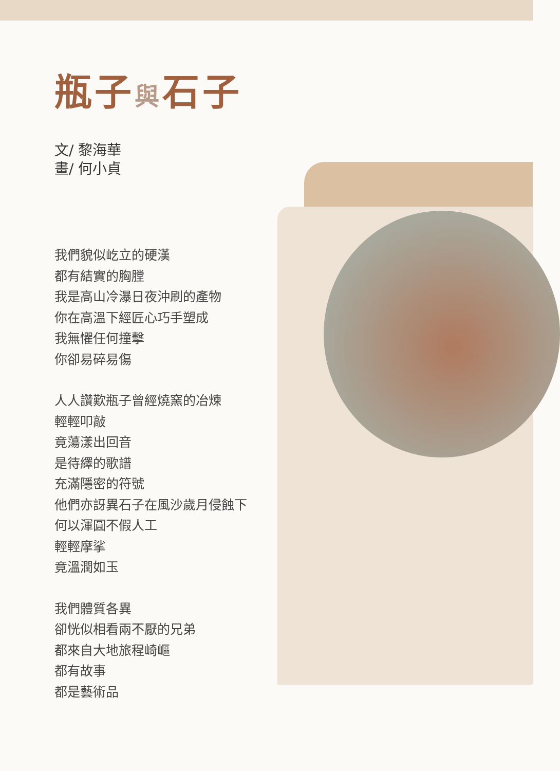瓶子與石子
文/ 黎海華
畫/ 何小貞
我們貌似屹立的硬漢
都有結實的胸膛
我是高山冷瀑日夜沖刷的產物
你在高溫下經匠心巧手塑成
我無懼任何撞擊
你卻易碎易傷
人人讚歎瓶子曾經燒窯的冶煉
輕輕叩敲
竟蕩漾出回音
是待繹的歌譜
充滿隱密的符號
他們亦訝異石子在風沙歲月侵蝕下
何以渾圓不假人工
輕輕摩挲
竟溫潤如玉
我們體質各異
卻恍似相看兩不厭的兄弟
都來自大地旅程崎嶇
都有故事
都是藝術品